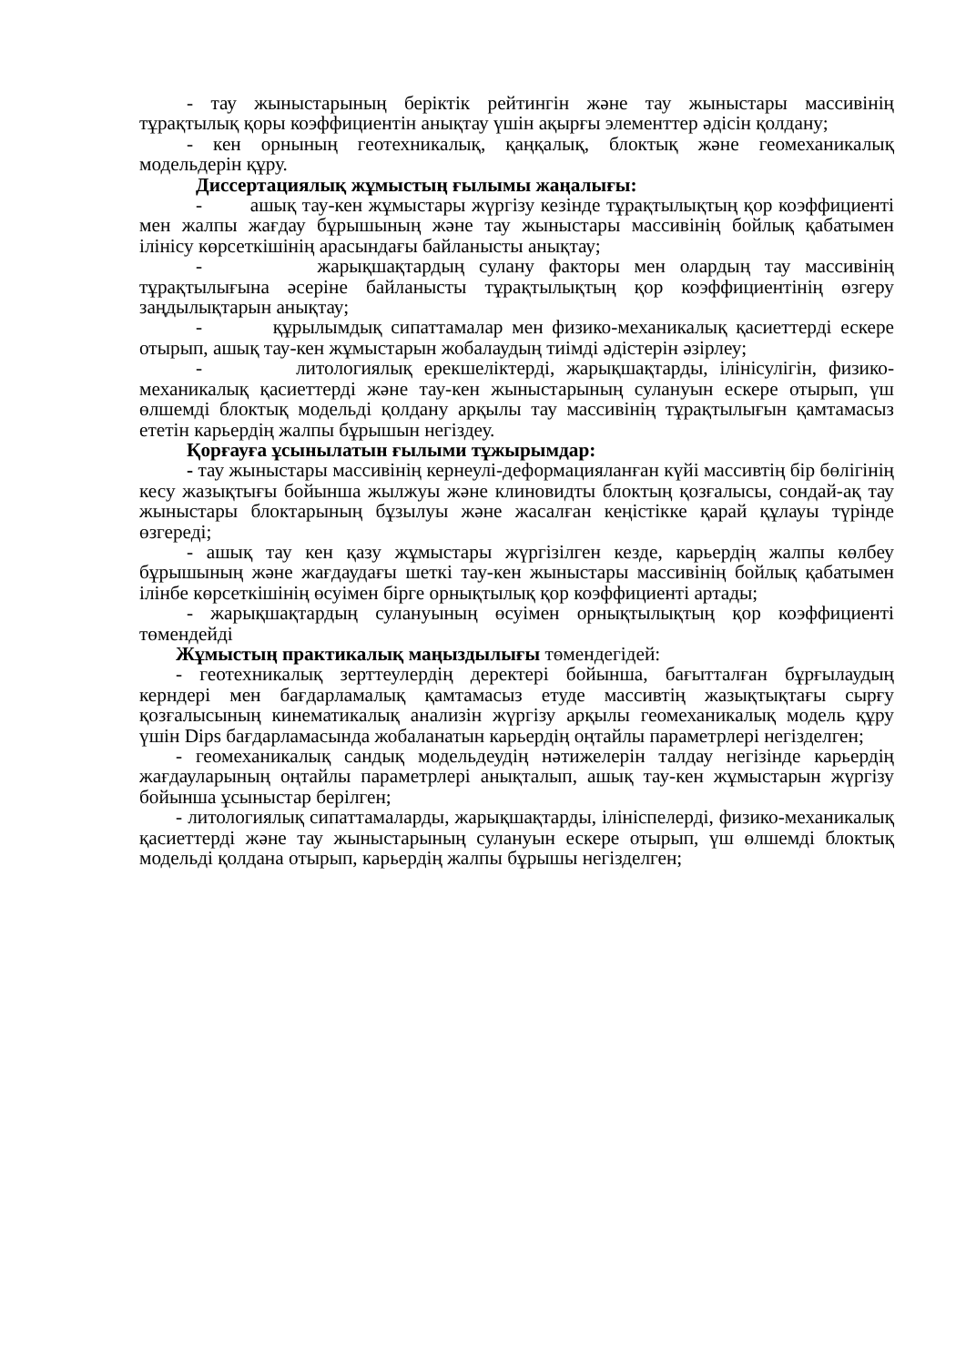- тау жыныстарының беріктік рейтингін және тау жыныстары массивінің тұрақтылық қоры коэффициентін анықтау үшін ақырғы элементтер әдісін қолдану;
- кен орнының геотехникалық, қаңқалық, блоктық және геомеханикалық модельдерін құру.
Диссертациялық жұмыстың ғылымы жаңалығы:
- ашық тау-кен жұмыстары жүргізу кезінде тұрақтылықтың қор коэффициенті мен жалпы жағдау бұрышының және тау жыныстары массивінің бойлық қабатымен ілінісу көрсеткішінің арасындағы байланысты анықтау;
- жарықшақтардың сулану факторы мен олардың тау массивінің тұрақтылығына әсеріне байланысты тұрақтылықтың қор коэффициентінің өзгеру заңдылықтарын анықтау;
- құрылымдық сипаттамалар мен физико-механикалық қасиеттерді ескере отырып, ашық тау-кен жұмыстарын жобалаудың тиімді әдістерін әзірлеу;
- литологиялық ерекшеліктерді, жарықшақтарды, ілінісулігін, физико-механикалық қасиеттерді және тау-кен жыныстарының сулануын ескере отырып, үш өлшемді блоктық модельді қолдану арқылы тау массивінің тұрақтылығын қамтамасыз ететін карьердің жалпы бұрышын негіздеу.
Қорғауға ұсынылатын ғылыми тұжырымдар:
- тау жыныстары массивінің кернеулі-деформацияланған күйі массивтің бір бөлігінің кесу жазықтығы бойынша жылжуы және клиновидты блоктың қозғалысы, сондай-ақ тау жыныстары блоктарының бұзылуы және жасалған кеңістікке қарай құлауы түрінде өзгереді;
- ашық тау кен қазу жұмыстары жүргізілген кезде, карьердің жалпы көлбеу бұрышының және жағдаудағы шеткі тау-кен жыныстары массивінің бойлық қабатымен ілінбе көрсеткішінің өсуімен бірге орнықтылық қор коэффициенті артады;
- жарықшақтардың сулануының өсуімен орнықтылықтың қор коэффициенті төмендейді
Жұмыстың практикалық маңыздылығы төмендегідей:
- геотехникалық зерттеулердің деректері бойынша, бағытталған бұрғылаудың керндері мен бағдарламалық қамтамасыз етуде массивтің жазықтықтағы сырғу қозғалысының кинематикалық анализін жүргізу арқылы геомеханикалық модель құру үшін Dips бағдарламасында жобаланатын карьердің оңтайлы параметрлері негізделген;
- геомеханикалық сандық модельдеудің нәтижелерін талдау негізінде карьердің жағдауларының оңтайлы параметрлері анықталып, ашық тау-кен жұмыстарын жүргізу бойынша ұсыныстар берілген;
- литологиялық сипаттамаларды, жарықшақтарды, ілініспелерді, физико-механикалық қасиеттерді және тау жыныстарының сулануын ескере отырып, үш өлшемді блоктық модельді қолдана отырып, карьердің жалпы бұрышы негізделген;